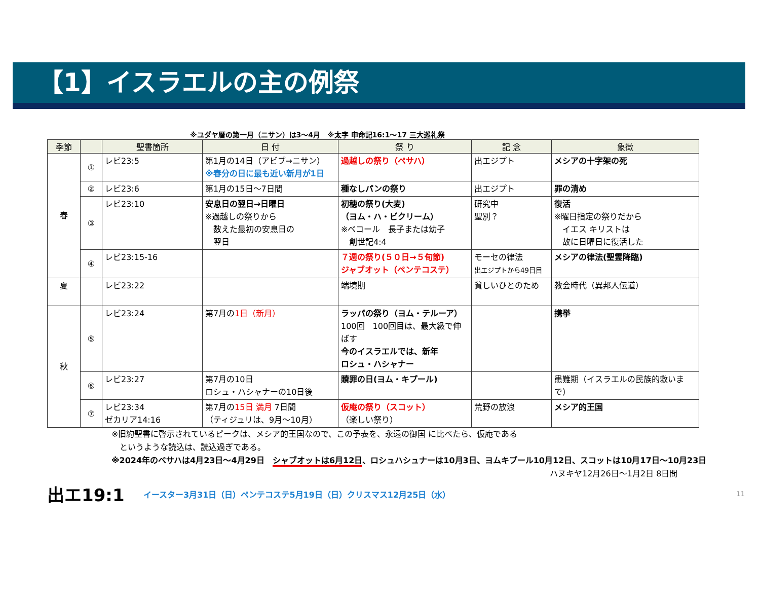【1】イスラエルの主の例祭
※ユダヤ暦の第一月（ニサン）は3～4月　※太字 申命記16:1～17 三大巡礼祭
| 季節 | | 聖書箇所 | 日 付 | 祭 り | 記 念 | 象徴 |
| --- | --- | --- | --- | --- | --- | --- |
| 春 | ① | レビ23:5 | 第1月の14日（アビブ→ニサン） ※春分の日に最も近い新月が1日 | 過越しの祭り（ペサハ） | 出エジプト | メシアの十字架の死 |
| | ② | レビ23:6 | 第1月の15日～7日間 | 種なしパンの祭り | 出エジプト | 罪の清め |
| | ③ | レビ23:10 | 安息日の翌日→日曜日 ※過越しの祭りから 数えた最初の安息日の 翌日 | 初穂の祭り(大麦) （ヨム・ハ・ビクリーム） ※ベコール 長子または幼子 創世記4:4 | 研究中 聖別？ | 復活 ※曜日指定の祭りだから イエス キリストは 故に日曜日に復活した |
| | ④ | レビ23:15-16 | | ７週の祭り(５０日→５旬節) ジャブオット（ペンテコステ） | モーセの律法 出エジプトから49日目 | メシアの律法(聖霊降臨) |
| 夏 | | レビ23:22 | | 端境期 | 貧しいひとのため | 教会時代（異邦人伝道） |
| 秋 | ⑤ | レビ23:24 | 第7月の 1日（新月） | ラッパの祭り（ヨム・テルーア） 100回 100回目は、最大級で伸ばす 今のイスラエルでは、新年 ロシュ・ハシャナー | | 携挙 |
| | ⑥ | レビ23:27 | 第7月の10日 ロシュ・ハシャナーの10日後 | 贖罪の日(ヨム・キプール) | | 患難期（イスラエルの民族的救いまで） |
| | ⑦ | レビ23:34 ゼカリア14:16 | 第7月の 15日 満月 7日間 （ティジュリは、9月～10月） | 仮庵の祭り（スコット） （楽しい祭り） | 荒野の放浪 | メシア的王国 |
※旧約聖書に啓示されているピークは、メシア的王国なので、この予表を、永遠の御国 に比べたら、仮庵である
　というような読込は、読込過ぎである。
※2024年のペサハは4月23日～4月29日　シャブオットは6月12日、ロシュハシュナーは10月3日、ヨムキプール10月12日、スコットは10月17日～10月23日
ハヌキヤ12月26日～1月2日 8日間
出エ19:1
イースター3月31日（日）ペンテコステ5月19日（日）クリスマス12月25日（水）
11